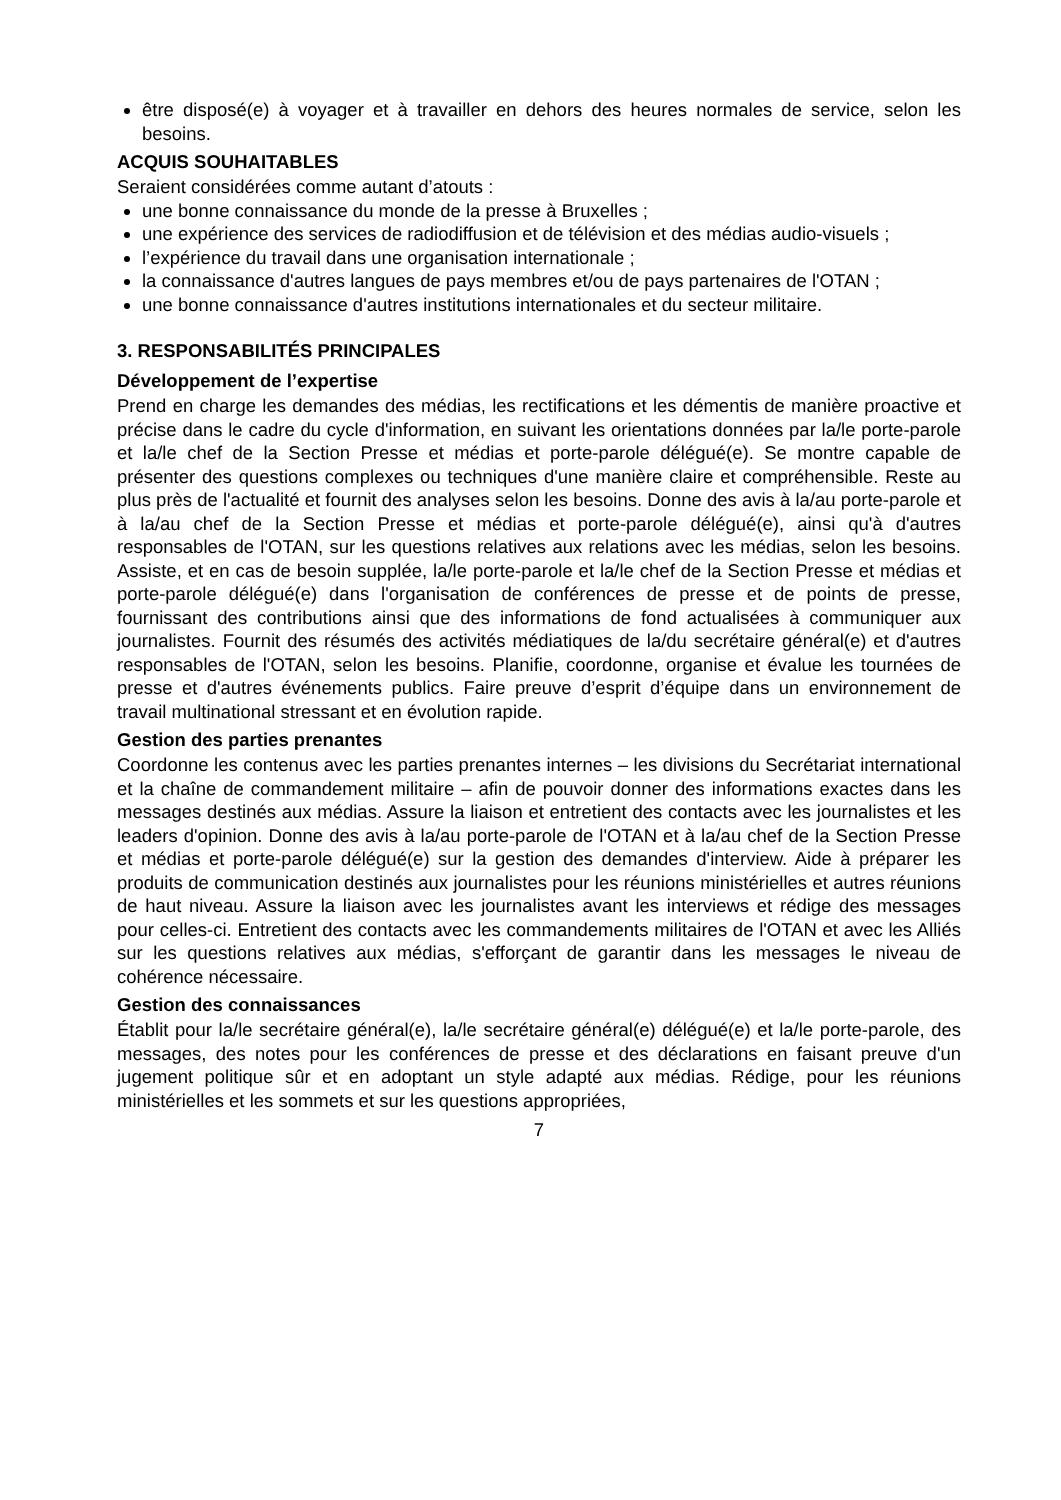être disposé(e) à voyager et à travailler en dehors des heures normales de service, selon les besoins.
ACQUIS SOUHAITABLES
Seraient considérées comme autant d’atouts :
une bonne connaissance du monde de la presse à Bruxelles ;
une expérience des services de radiodiffusion et de télévision et des médias audio-visuels ;
l’expérience du travail dans une organisation internationale ;
la connaissance d'autres langues de pays membres et/ou de pays partenaires de l'OTAN ;
une bonne connaissance d'autres institutions internationales et du secteur militaire.
3. RESPONSABILITÉS PRINCIPALES
Développement de l’expertise
Prend en charge les demandes des médias, les rectifications et les démentis de manière proactive et précise dans le cadre du cycle d'information, en suivant les orientations données par la/le porte-parole et la/le chef de la Section Presse et médias et porte-parole délégué(e). Se montre capable de présenter des questions complexes ou techniques d'une manière claire et compréhensible. Reste au plus près de l'actualité et fournit des analyses selon les besoins. Donne des avis à la/au porte-parole et à la/au chef de la Section Presse et médias et porte-parole délégué(e), ainsi qu'à d'autres responsables de l'OTAN, sur les questions relatives aux relations avec les médias, selon les besoins. Assiste, et en cas de besoin supplée, la/le porte-parole et la/le chef de la Section Presse et médias et porte-parole délégué(e) dans l'organisation de conférences de presse et de points de presse, fournissant des contributions ainsi que des informations de fond actualisées à communiquer aux journalistes. Fournit des résumés des activités médiatiques de la/du secrétaire général(e) et d'autres responsables de l'OTAN, selon les besoins. Planifie, coordonne, organise et évalue les tournées de presse et d'autres événements publics. Faire preuve d’esprit d’équipe dans un environnement de travail multinational stressant et en évolution rapide.
Gestion des parties prenantes
Coordonne les contenus avec les parties prenantes internes – les divisions du Secrétariat international et la chaîne de commandement militaire – afin de pouvoir donner des informations exactes dans les messages destinés aux médias. Assure la liaison et entretient des contacts avec les journalistes et les leaders d'opinion. Donne des avis à la/au porte-parole de l'OTAN et à la/au chef de la Section Presse et médias et porte-parole délégué(e) sur la gestion des demandes d'interview. Aide à préparer les produits de communication destinés aux journalistes pour les réunions ministérielles et autres réunions de haut niveau. Assure la liaison avec les journalistes avant les interviews et rédige des messages pour celles-ci. Entretient des contacts avec les commandements militaires de l'OTAN et avec les Alliés sur les questions relatives aux médias, s'efforçant de garantir dans les messages le niveau de cohérence nécessaire.
Gestion des connaissances
Établit pour la/le secrétaire général(e), la/le secrétaire général(e) délégué(e) et la/le porte-parole, des messages, des notes pour les conférences de presse et des déclarations en faisant preuve d'un jugement politique sûr et en adoptant un style adapté aux médias. Rédige, pour les réunions ministérielles et les sommets et sur les questions appropriées,
7